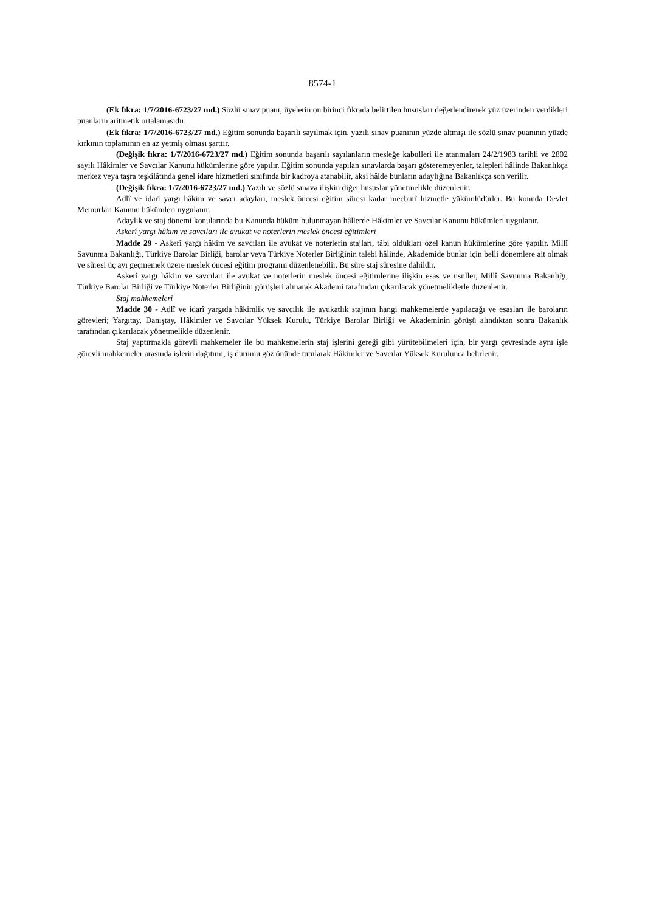8574-1
(Ek fıkra: 1/7/2016-6723/27 md.) Sözlü sınav puanı, üyelerin on birinci fıkrada belirtilen hususları değerlendirerek yüz üzerinden verdikleri puanların aritmetik ortalamasıdır.
(Ek fıkra: 1/7/2016-6723/27 md.) Eğitim sonunda başarılı sayılmak için, yazılı sınav puanının yüzde altmışı ile sözlü sınav puanının yüzde kırkının toplamının en az yetmiş olması şarttır.
(Değişik fıkra: 1/7/2016-6723/27 md.) Eğitim sonunda başarılı sayılanların mesleğe kabulleri ile atanmaları 24/2/1983 tarihli ve 2802 sayılı Hâkimler ve Savcılar Kanunu hükümlerine göre yapılır. Eğitim sonunda yapılan sınavlarda başarı gösteremeyenler, talepleri hâlinde Bakanlıkça merkez veya taşra teşkilâtında genel idare hizmetleri sınıfında bir kadroya atanabilir, aksi hâlde bunların adaylığına Bakanlıkça son verilir.
(Değişik fıkra: 1/7/2016-6723/27 md.) Yazılı ve sözlü sınava ilişkin diğer hususlar yönetmelikle düzenlenir.
Adlî ve idarî yargı hâkim ve savcı adayları, meslek öncesi eğitim süresi kadar mecburî hizmetle yükümlüdürler. Bu konuda Devlet Memurları Kanunu hükümleri uygulanır.
Adaylık ve staj dönemi konularında bu Kanunda hüküm bulunmayan hâllerde Hâkimler ve Savcılar Kanunu hükümleri uygulanır.
Askerî yargı hâkim ve savcıları ile avukat ve noterlerin meslek öncesi eğitimleri
Madde 29 - Askerî yargı hâkim ve savcıları ile avukat ve noterlerin stajları, tâbi oldukları özel kanun hükümlerine göre yapılır. Millî Savunma Bakanlığı, Türkiye Barolar Birliği, barolar veya Türkiye Noterler Birliğinin talebi hâlinde, Akademide bunlar için belli dönemlere ait olmak ve süresi üç ayı geçmemek üzere meslek öncesi eğitim programı düzenlenebilir. Bu süre staj süresine dahildir.
Askerî yargı hâkim ve savcıları ile avukat ve noterlerin meslek öncesi eğitimlerine ilişkin esas ve usuller, Millî Savunma Bakanlığı, Türkiye Barolar Birliği ve Türkiye Noterler Birliğinin görüşleri alınarak Akademi tarafından çıkarılacak yönetmeliklerle düzenlenir.
Staj mahkemeleri
Madde 30 - Adlî ve idarî yargıda hâkimlik ve savcılık ile avukatlık stajının hangi mahkemelerde yapılacağı ve esasları ile baroların görevleri; Yargıtay, Danıştay, Hâkimler ve Savcılar Yüksek Kurulu, Türkiye Barolar Birliği ve Akademinin görüşü alındıktan sonra Bakanlık tarafından çıkarılacak yönetmelikle düzenlenir.
Staj yaptırmakla görevli mahkemeler ile bu mahkemelerin staj işlerini gereği gibi yürütebilmeleri için, bir yargı çevresinde aynı işle görevli mahkemeler arasında işlerin dağıtımı, iş durumu göz önünde tutularak Hâkimler ve Savcılar Yüksek Kurulunca belirlenir.